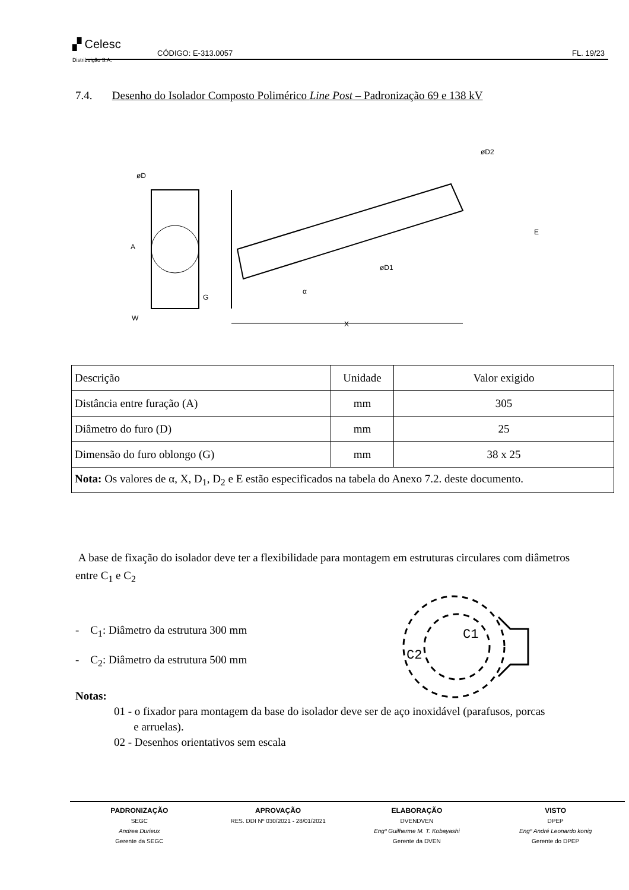▞ Celesc
Distribuição S.A.
CÓDIGO: E-313.0057 FL. 19/23
7.4. Desenho do Isolador Composto Polimérico Line Post – Padronização 69 e 138 kV
A
W
G
øD
øD2
øD1
α
X
E
| Descrição | Unidade | Valor exigido |
| Distância entre furação (A) | mm | 305 |
| Diâmetro do furo (D) | mm | 25 |
| Dimensão do furo oblongo (G) | mm | 38 x 25 |
| Nota: Os valores de α, X, D<sub>1</sub>, D<sub>2</sub> e E estão especificados na tabela do Anexo 7.2. deste documento. | | |
A base de fixação do isolador deve ter a flexibilidade para montagem em estruturas circulares com diâmetros entre C<sub>1</sub> e C<sub>2</sub>
- C<sub>1</sub>: Diâmetro da estrutura 300 mm
- C<sub>2</sub>: Diâmetro da estrutura 500 mm
C1
C2
Notas:
01 - o fixador para montagem da base do isolador deve ser de aço inoxidável (parafusos, porcas
e arruelas).
02 - Desenhos orientativos sem escala
PADRONIZAÇÃO
SEGC
Andrea Durieux
Gerente da SEGC
APROVAÇÃO
RES. DDI Nº 030/2021 - 28/01/2021
ELABORAÇÃO
DVENDVEN
Engº Guilherme M. T. Kobayashi
Gerente da DVEN
VISTO
DPEP
Engº André Leonardo konig
Gerente do DPEP